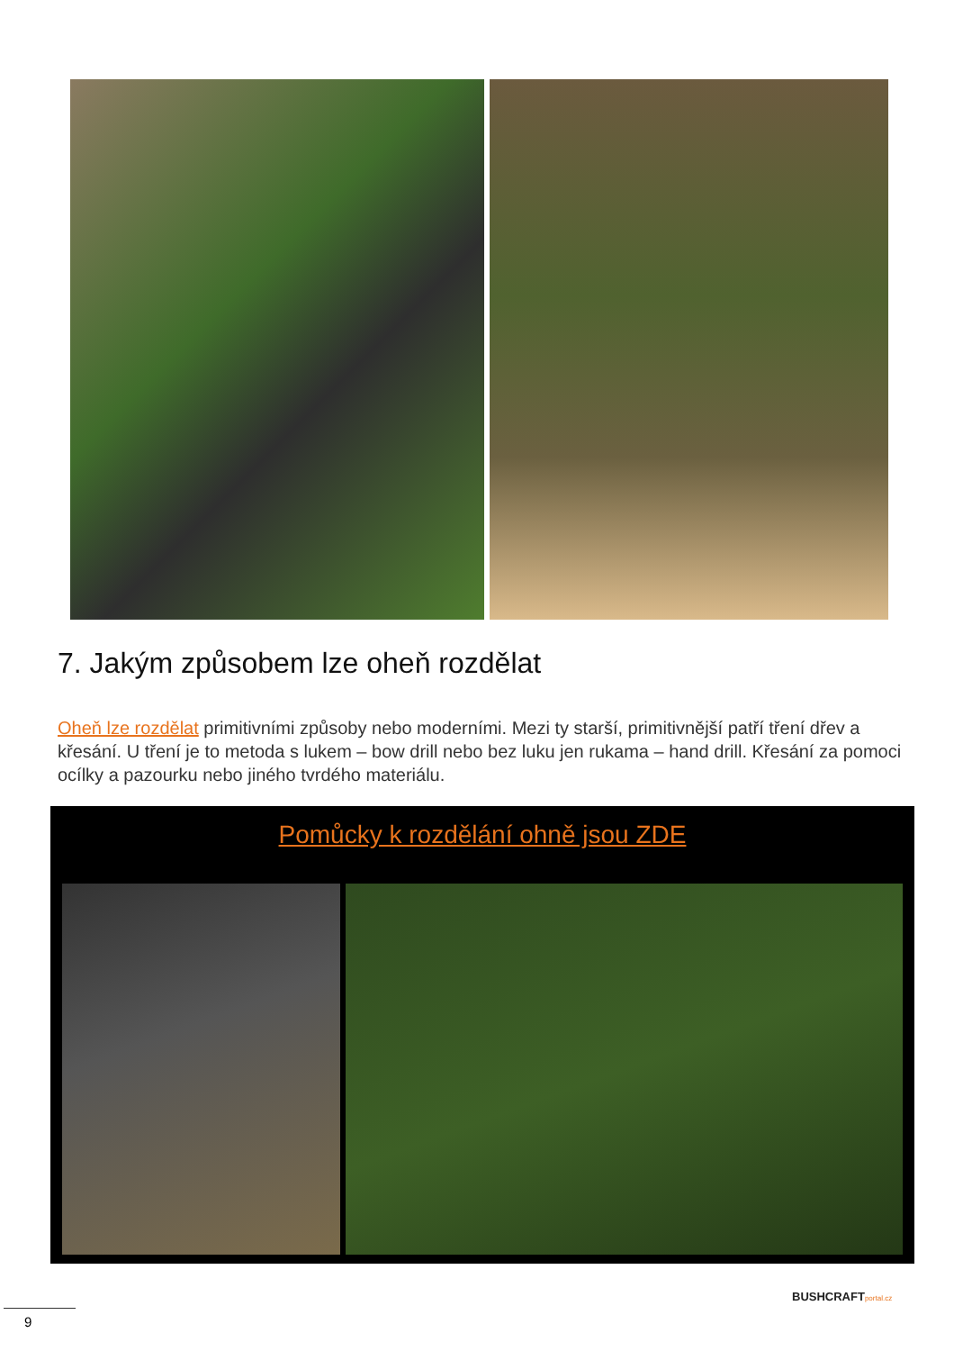7. Jakým způsobem lze oheň rozdělat
Oheň lze rozdělat primitivními způsoby nebo moderními. Mezi ty starší, primitivnější patří tření dřev a křesání. U tření je to metoda s lukem – bow drill nebo bez luku jen rukama – hand drill. Křesání za pomoci ocílky a pazourku nebo jiného tvrdého materiálu.
Pomůcky k rozdělání ohně jsou ZDE
BUSHCRAFTportal.cz
9